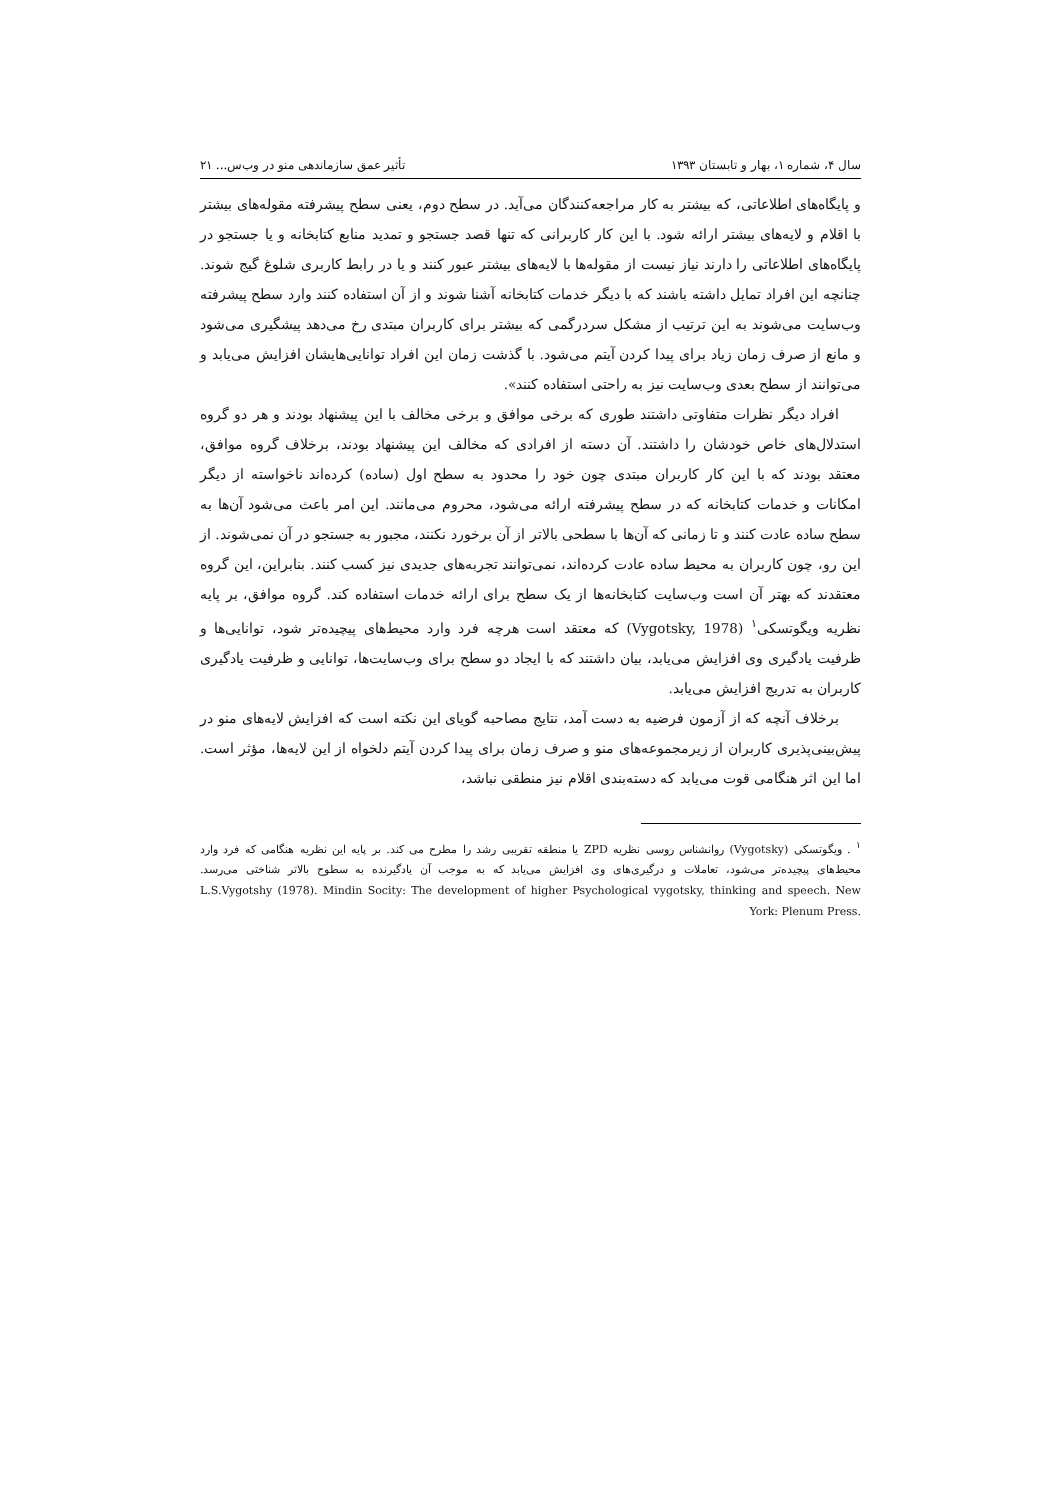سال ۴، شماره ۱، بهار و تابستان ۱۳۹۳ تأثیر عمق سازماندهی منو در وب‌س... ۲۱
و پایگاه‌های اطلاعاتی، که بیشتر به کار مراجعه‌کنندگان می‌آید. در سطح دوم، یعنی سطح پیشرفته مقوله‌های بیشتر با اقلام و لایه‌های بیشتر ارائه شود. با این کار کاربرانی که تنها قصد جستجو و تمدید منابع کتابخانه و یا جستجو در پایگاه‌های اطلاعاتی را دارند نیاز نیست از مقوله‌ها با لایه‌های بیشتر عبور کنند و یا در رابط کاربری شلوغ گیج شوند. چنانچه این افراد تمایل داشته باشند که با دیگر خدمات کتابخانه آشنا شوند و از آن استفاده کنند وارد سطح پیشرفته وب‌سایت می‌شوند به این ترتیب از مشکل سردرگمی که بیشتر برای کاربران مبتدی رخ می‌دهد پیشگیری می‌شود و مانع از صرف زمان زیاد برای پیدا کردن آیتم می‌شود. با گذشت زمان این افراد توانایی‌هایشان افزایش می‌یابد و می‌توانند از سطح بعدی وب‌سایت نیز به راحتی استفاده کنند».
افراد دیگر نظرات متفاوتی داشتند طوری که برخی موافق و برخی مخالف با این پیشنهاد بودند و هر دو گروه استدلال‌های خاص خودشان را داشتند. آن دسته از افرادی که مخالف این پیشنهاد بودند، برخلاف گروه موافق، معتقد بودند که با این کار کاربران مبتدی چون خود را محدود به سطح اول (ساده) کرده‌اند ناخواسته از دیگر امکانات و خدمات کتابخانه که در سطح پیشرفته ارائه می‌شود، محروم می‌مانند. این امر باعث می‌شود آن‌ها به سطح ساده عادت کنند و تا زمانی که آن‌ها با سطحی بالاتر از آن برخورد نکنند، مجبور به جستجو در آن نمی‌شوند. از این رو، چون کاربران به محیط ساده عادت کرده‌اند، نمی‌توانند تجربه‌های جدیدی نیز کسب کنند. بنابراین، این گروه معتقدند که بهتر آن است وب‌سایت کتابخانه‌ها از یک سطح برای ارائه خدمات استفاده کند. گروه موافق، بر پایه نظریه ویگوتسکی<sup>۱</sup> (Vygotsky, 1978) که معتقد است هرچه فرد وارد محیط‌های پیچیده‌تر شود، توانایی‌ها و ظرفیت یادگیری وی افزایش می‌یابد، بیان داشتند که با ایجاد دو سطح برای وب‌سایت‌ها، توانایی و ظرفیت یادگیری کاربران به تدریج افزایش می‌یابد.
برخلاف آنچه که از آزمون فرضیه به دست آمد، نتایج مصاحبه گویای این نکته است که افزایش لایه‌های منو در پیش‌بینی‌پذیری کاربران از زیرمجموعه‌های منو و صرف زمان برای پیدا کردن آیتم دلخواه از این لایه‌ها، مؤثر است. اما این اثر هنگامی قوت می‌یابد که دسته‌بندی اقلام نیز منطقی نباشد،
<sup>۱</sup> . ویگوتسکی (Vygotsky) روانشناس روسی نظریه ZPD یا منطقه تقریبی رشد را مطرح می کند. بر پایه این نظریه هنگامی که فرد وارد محیط‌های پیچیده‌تر می‌شود، تعاملات و درگیری‌های وی افزایش می‌یابد که به موجب آن یادگیرنده به سطوح بالاتر شناختی می‌رسد. L.S.Vygotshy (1978). Mindin Socity: The development of higher Psychological vygotsky, thinking and speech. New York: Plenum Press.